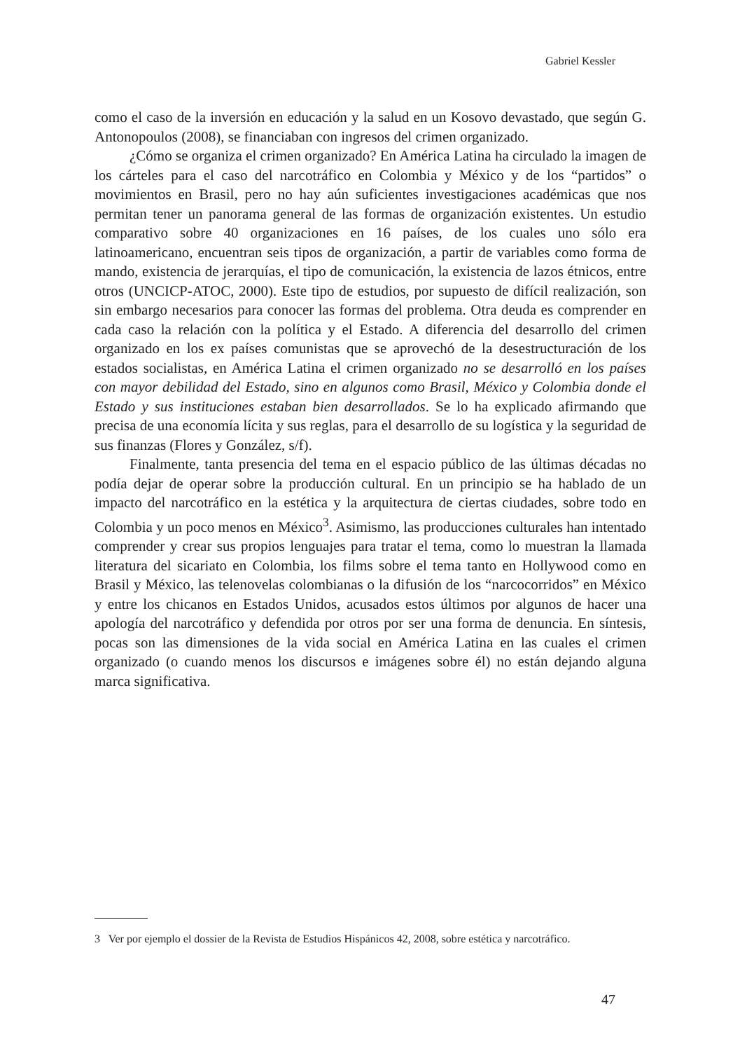Gabriel Kessler
como el caso de la inversión en educación y la salud en un Kosovo devastado, que según G. Antonopoulos (2008), se financiaban con ingresos del crimen organizado.
¿Cómo se organiza el crimen organizado? En América Latina ha circulado la imagen de los cárteles para el caso del narcotráfico en Colombia y México y de los “partidos” o movimientos en Brasil, pero no hay aún suficientes investigaciones académicas que nos permitan tener un panorama general de las formas de organización existentes. Un estudio comparativo sobre 40 organizaciones en 16 países, de los cuales uno sólo era latinoamericano, encuentran seis tipos de organización, a partir de variables como forma de mando, existencia de jerarquías, el tipo de comunicación, la existencia de lazos étnicos, entre otros (UNCICP-ATOC, 2000). Este tipo de estudios, por supuesto de difícil realización, son sin embargo necesarios para conocer las formas del problema. Otra deuda es comprender en cada caso la relación con la política y el Estado. A diferencia del desarrollo del crimen organizado en los ex países comunistas que se aprovechó de la desestructuración de los estados socialistas, en América Latina el crimen organizado no se desarrolló en los países con mayor debilidad del Estado, sino en algunos como Brasil, México y Colombia donde el Estado y sus instituciones estaban bien desarrollados. Se lo ha explicado afirmando que precisa de una economía lícita y sus reglas, para el desarrollo de su logística y la seguridad de sus finanzas (Flores y González, s/f).
Finalmente, tanta presencia del tema en el espacio público de las últimas décadas no podía dejar de operar sobre la producción cultural. En un principio se ha hablado de un impacto del narcotráfico en la estética y la arquitectura de ciertas ciudades, sobre todo en Colombia y un poco menos en México<sup>3</sup>. Asimismo, las producciones culturales han intentado comprender y crear sus propios lenguajes para tratar el tema, como lo muestran la llamada literatura del sicariato en Colombia, los films sobre el tema tanto en Hollywood como en Brasil y México, las telenovelas colombianas o la difusión de los “narcocorridos” en México y entre los chicanos en Estados Unidos, acusados estos últimos por algunos de hacer una apología del narcotráfico y defendida por otros por ser una forma de denuncia. En síntesis, pocas son las dimensiones de la vida social en América Latina en las cuales el crimen organizado (o cuando menos los discursos e imágenes sobre él) no están dejando alguna marca significativa.
3 Ver por ejemplo el dossier de la Revista de Estudios Hispánicos 42, 2008, sobre estética y narcotráfico.
47